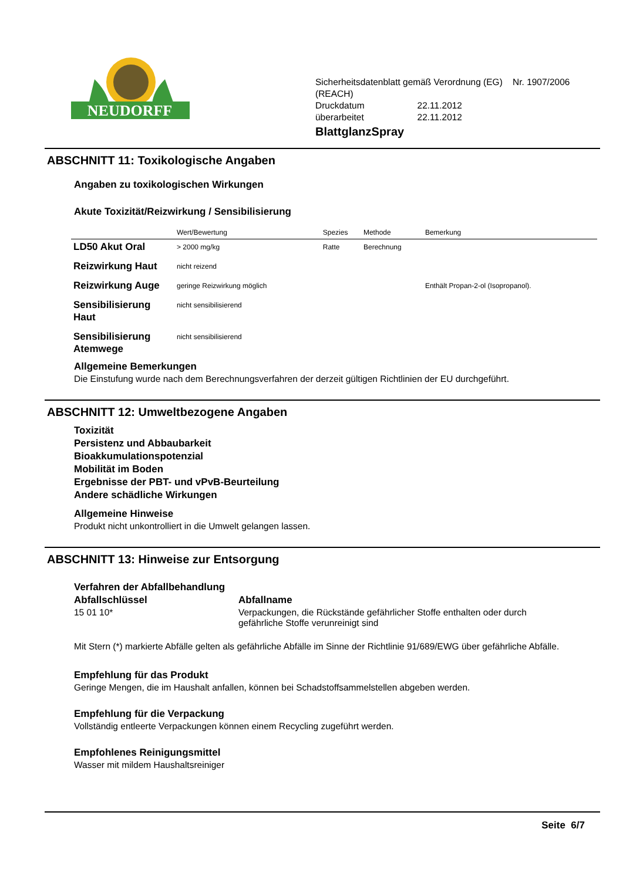NEUDORFF
Sicherheitsdatenblatt gemäß Verordnung (EG) Nr. 1907/2006
(REACH)
| Druckdatum | 22.11.2012 |
| überarbeitet | 22.11.2012 |
BlattglanzSpray
ABSCHNITT 11: Toxikologische Angaben
Angaben zu toxikologischen Wirkungen
Akute Toxizität/Reizwirkung / Sensibilisierung
| | Wert/Bewertung | Spezies | Methode | Bemerkung |
| --- | --- | --- | --- | --- |
| LD50 Akut Oral | > 2000 mg/kg | Ratte | Berechnung | |
| Reizwirkung Haut | nicht reizend | | | |
| Reizwirkung Auge | geringe Reizwirkung möglich | | | Enthält Propan-2-ol (Isopropanol). |
| Sensibilisierung Haut | nicht sensibilisierend | | | |
| Sensibilisierung Atemwege | nicht sensibilisierend | | | |
Allgemeine Bemerkungen
Die Einstufung wurde nach dem Berechnungsverfahren der derzeit gültigen Richtlinien der EU durchgeführt.
ABSCHNITT 12: Umweltbezogene Angaben
Toxizität
Persistenz und Abbaubarkeit
Bioakkumulationspotenzial
Mobilität im Boden
Ergebnisse der PBT- und vPvB-Beurteilung
Andere schädliche Wirkungen
Allgemeine Hinweise
Produkt nicht unkontrolliert in die Umwelt gelangen lassen.
ABSCHNITT 13: Hinweise zur Entsorgung
Verfahren der Abfallbehandlung
Abfallschlüssel
15 01 10*
Abfallname
Verpackungen, die Rückstände gefährlicher Stoffe enthalten oder durch
gefährliche Stoffe verunreinigt sind
Mit Stern (*) markierte Abfälle gelten als gefährliche Abfälle im Sinne der Richtlinie 91/689/EWG über gefährliche Abfälle.
Empfehlung für das Produkt
Geringe Mengen, die im Haushalt anfallen, können bei Schadstoffsammelstellen abgeben werden.
Empfehlung für die Verpackung
Vollständig entleerte Verpackungen können einem Recycling zugeführt werden.
Empfohlenes Reinigungsmittel
Wasser mit mildem Haushaltsreiniger
Seite 6/7